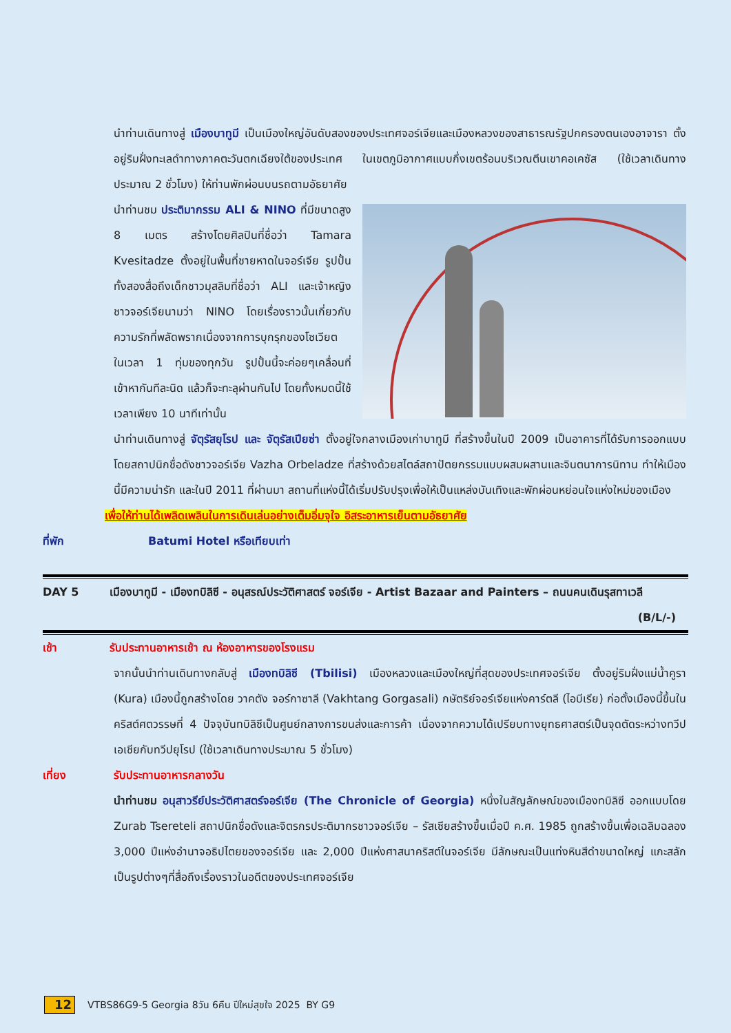นำท่านเดินทางสู่ เมืองบาทูมี เป็นเมืองใหญ่อันดับสองของประเทศจอร์เจียและเมืองหลวงของสาธารณรัฐปกครองตนเองอาจารา ตั้งอยู่ริมฝั่งทะเลดำทางภาคตะวันตกเฉียงใต้ของประเทศ ในเขตภูมิอากาศแบบกึ่งเขตร้อนบริเวณตีนเขาคอเคซัส (ใช้เวลาเดินทางประมาณ 2 ชั่วโมง) ให้ท่านพักผ่อนบนรถตามอัธยาศัย
นำท่านชม ประติมากรรม ALI & NINO ที่มีขนาดสูง 8 เมตร สร้างโดยศิลปินที่ชื่อว่า Tamara Kvesitadze ตั้งอยู่ในพื้นที่ชายหาดในจอร์เจีย รูปปั้นทั้งสองสื่อถึงเด็กชาวมุสลิมที่ชื่อว่า ALI และเจ้าหญิงชาวจอร์เจียนามว่า NINO โดยเรื่องราวนั้นเกี่ยวกับความรักที่พลัดพรากเนื่องจากการบุกรุกของโซเวียต ในเวลา 1 ทุ่มของทุกวัน รูปปั้นนี้จะค่อยๆเคลื่อนที่เข้าหากันทีละนิด แล้วก็จะทะลุผ่านกันไป โดยทั้งหมดนี้ใช้เวลาเพียง 10 นาทีเท่านั้น
นำท่านเดินทางสู่ จัตุรัสยุโรป และ จัตุรัสเปียซ่า ตั้งอยู่ใจกลางเมืองเก่าบาทูมี ที่สร้างขึ้นในปี 2009 เป็นอาคารที่ได้รับการออกแบบโดยสถาปนิกชื่อดังชาวจอร์เจีย Vazha Orbeladze ที่สร้างด้วยสไตล์สถาปัตยกรรมแบบผสมผสานและจินตนาการนิทาน ทำให้เมืองนี้มีความน่ารัก และในปี 2011 ที่ผ่านมา สถานที่แห่งนี้ได้เริ่มปรับปรุงเพื่อให้เป็นแหล่งบันเทิงและพักผ่อนหย่อนใจแห่งใหม่ของเมือง
เพื่อให้ท่านได้เพลิดเพลินในการเดินเล่นอย่างเต็มอิ่มจุใจ อิสระอาหารเย็นตามอัธยาศัย
ที่พัก Batumi Hotel หรือเทียบเท่า
DAY 5 เมืองบาทูมี - เมืองทบิลิซี - อนุสรณ์ประวัติศาสตร์ จอร์เจีย - Artist Bazaar and Painters – ถนนคนเดินรุสทาเวลี (B/L/-)
เช้า รับประทานอาหารเช้า ณ ห้องอาหารของโรงแรม
จากนั้นนำท่านเดินทางกลับสู่ เมืองทบิลิซี (Tbilisi) เมืองหลวงและเมืองใหญ่ที่สุดของประเทศจอร์เจีย ตั้งอยู่ริมฝั่งแม่น้ำคูรา (Kura) เมืองนี้ถูกสร้างโดย วาคตัง จอร์กาซาลี (Vakhtang Gorgasali) กษัตริย์จอร์เจียแห่งคาร์ตลี (ไอบีเรีย) ก่อตั้งเมืองนี้ขึ้นในคริสต์ศตวรรษที่ 4 ปัจจุบันทบิลิซีเป็นศูนย์กลางการขนส่งและการค้า เนื่องจากความได้เปรียบทางยุทธศาสตร์เป็นจุดตัดระหว่างทวีปเอเชียกับทวีปยุโรป (ใช้เวลาเดินทางประมาณ 5 ชั่วโมง)
เที่ยง รับประทานอาหารกลางวัน
นำท่านชม อนุสาวรีย์ประวัติศาสตร์จอร์เจีย (The Chronicle of Georgia) หนึ่งในสัญลักษณ์ของเมืองทบิลิซี ออกแบบโดย Zurab Tsereteli สถาปนิกชื่อดังและจิตรกรประติมากรชาวจอร์เจีย – รัสเซียสร้างขึ้นเมื่อปี ค.ศ. 1985 ถูกสร้างขึ้นเพื่อเฉลิมฉลอง 3,000 ปีแห่งอำนาจอธิปไตยของจอร์เจีย และ 2,000 ปีแห่งศาสนาคริสต์ในจอร์เจีย มีลักษณะเป็นแท่งหินสีดำขนาดใหญ่ แกะสลักเป็นรูปต่างๆที่สื่อถึงเรื่องราวในอดีตของประเทศจอร์เจีย
12 VTBS86G9-5 Georgia 8วัน 6คืน ปีใหม่สุขใจ 2025 BY G9